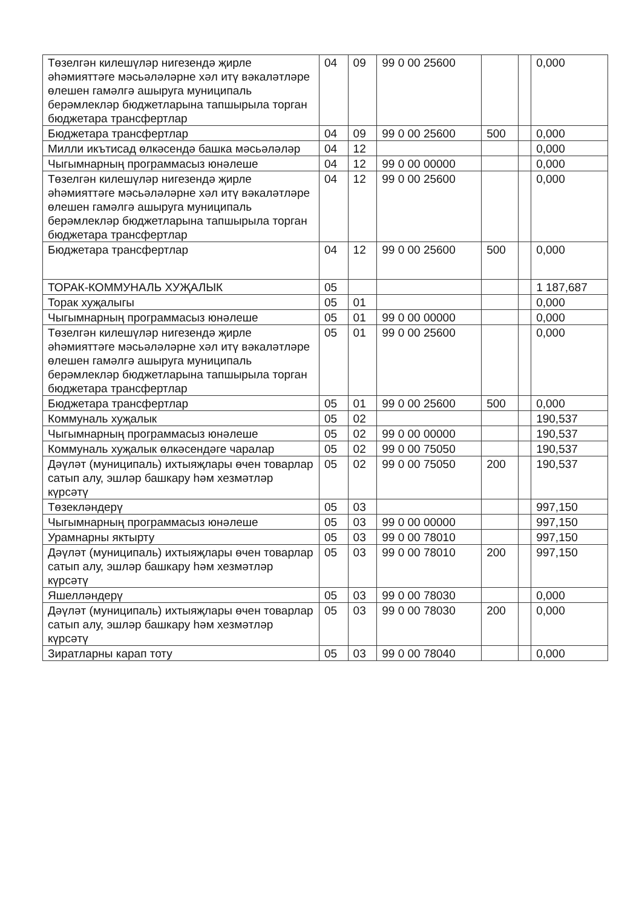| Төзелгән килешүләр нигезендә җирле әһәмияттәге мәсьәләләрне хәл итү вәкаләтләре өлешен гамәлгә ашыруга муниципаль берәмлекләр бюджетларына тапшырыла торган бюджетара трансфертлар | 04 | 09 | 99 0 00 25600 | | | 0,000 |
| Бюджетара трансфертлар | 04 | 09 | 99 0 00 25600 | 500 | | 0,000 |
| Милли икътисад өлкәсендә башка мәсьәләләр | 04 | 12 | | | | 0,000 |
| Чыгымнарның программасыз юнәлеше | 04 | 12 | 99 0 00 00000 | | | 0,000 |
| Төзелгән килешүләр нигезендә җирле әһәмияттәге мәсьәләләрне хәл итү вәкаләтләре өлешен гамәлгә ашыруга муниципаль берәмлекләр бюджетларына тапшырыла торган бюджетара трансфертлар | 04 | 12 | 99 0 00 25600 | | | 0,000 |
| Бюджетара трансфертлар | 04 | 12 | 99 0 00 25600 | 500 | | 0,000 |
| ТОРАК-КОММУНАЛЬ ХУҖАЛЫК | 05 | | | | | 1 187,687 |
| Торак хуҗалыгы | 05 | 01 | | | | 0,000 |
| Чыгымнарның программасыз юнәлеше | 05 | 01 | 99 0 00 00000 | | | 0,000 |
| Төзелгән килешүләр нигезендә җирле әһәмияттәге мәсьәләләрне хәл итү вәкаләтләре өлешен гамәлгә ашыруга муниципаль берәмлекләр бюджетларына тапшырыла торган бюджетара трансфертлар | 05 | 01 | 99 0 00 25600 | | | 0,000 |
| Бюджетара трансфертлар | 05 | 01 | 99 0 00 25600 | 500 | | 0,000 |
| Коммуналь хуҗалык | 05 | 02 | | | | 190,537 |
| Чыгымнарның программасыз юнәлеше | 05 | 02 | 99 0 00 00000 | | | 190,537 |
| Коммуналь хуҗалык өлкәсендәге чаралар | 05 | 02 | 99 0 00 75050 | | | 190,537 |
| Дәүләт (муниципаль) ихтыяҗлары өчен товарлар сатып алу, эшләр башкару һәм хезмәтләр күрсәтү | 05 | 02 | 99 0 00 75050 | 200 | | 190,537 |
| Төзекләндерү | 05 | 03 | | | | 997,150 |
| Чыгымнарның программасыз юнәлеше | 05 | 03 | 99 0 00 00000 | | | 997,150 |
| Урамнарны яктырту | 05 | 03 | 99 0 00 78010 | | | 997,150 |
| Дәүләт (муниципаль) ихтыяҗлары өчен товарлар сатып алу, эшләр башкару һәм хезмәтләр күрсәтү | 05 | 03 | 99 0 00 78010 | 200 | | 997,150 |
| Яшелләндерү | 05 | 03 | 99 0 00 78030 | | | 0,000 |
| Дәүләт (муниципаль) ихтыяҗлары өчен товарлар сатып алу, эшләр башкару һәм хезмәтләр күрсәтү | 05 | 03 | 99 0 00 78030 | 200 | | 0,000 |
| Зиратларны карап тоту | 05 | 03 | 99 0 00 78040 | | | 0,000 |